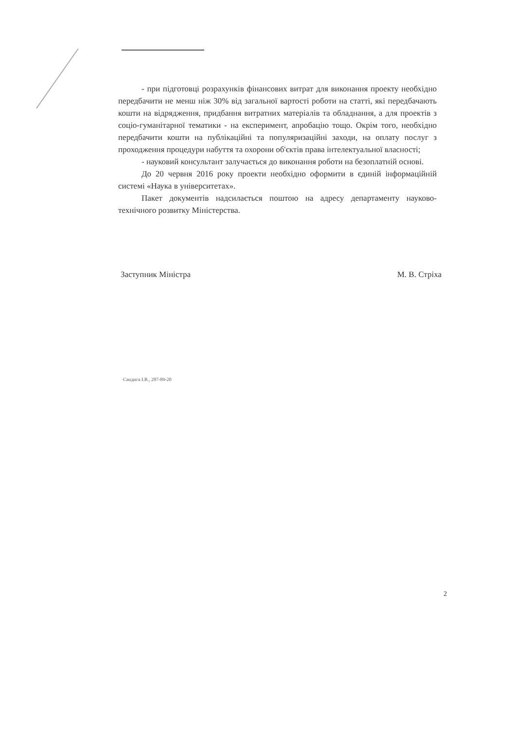- при підготовці розрахунків фінансових витрат для виконання проекту необхідно передбачити не менш ніж 30% від загальної вартості роботи на статті, які передбачають кошти на відрядження, придбання витратних матеріалів та обладнання, а для проектів з соціо-гуманітарної тематики - на експеримент, апробацію тощо. Окрім того, необхідно передбачити кошти на публікаційні та популяризаційні заходи, на оплату послуг з проходження процедури набуття та охорони об'єктів права інтелектуальної власності;
- науковий консультант залучається до виконання роботи на безоплатній основі.
До 20 червня 2016 року проекти необхідно оформити в єдиній інформаційній системі «Наука в університетах».
Пакет документів надсилається поштою на адресу департаменту науково-технічного розвитку Міністерства.
Заступник Міністра М. В. Стріха
Сандига І.В., 287-89-20
2